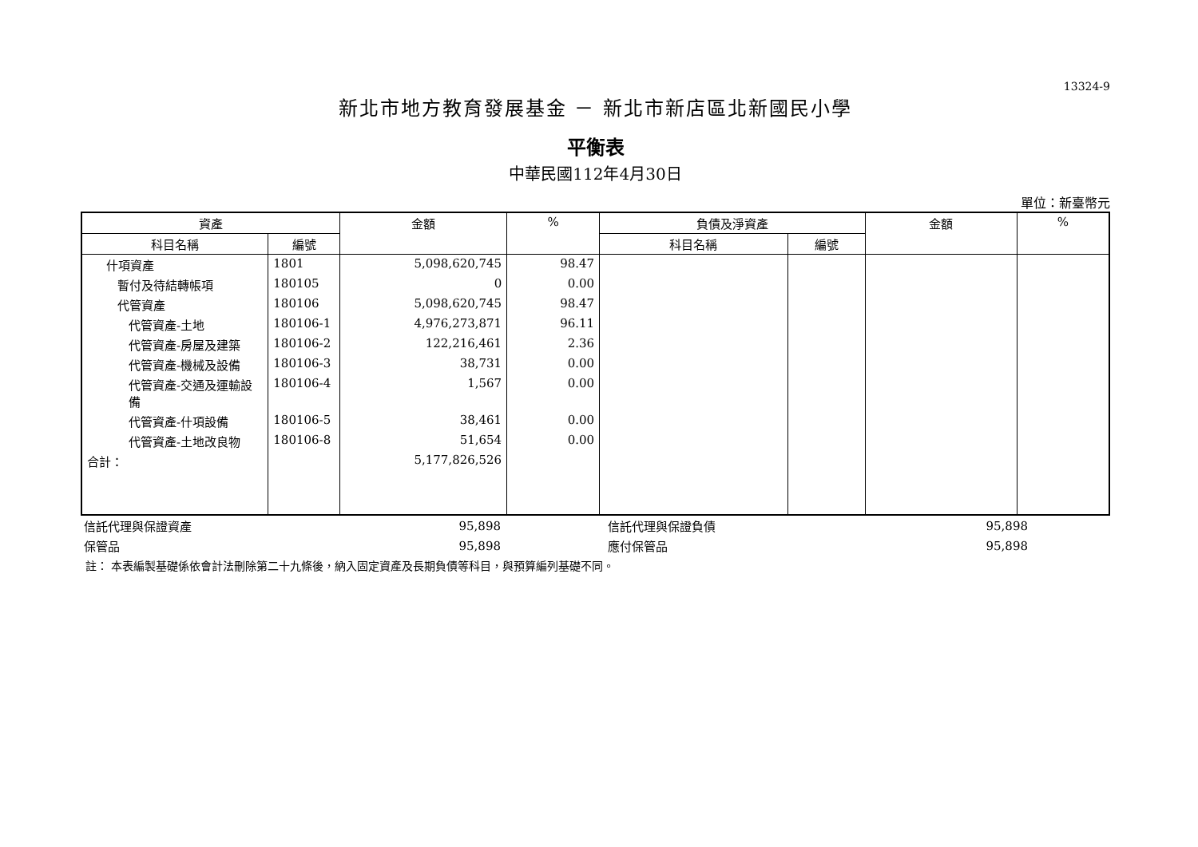13324-9
新北市地方教育發展基金 － 新北市新店區北新國民小學
平衡表
中華民國112年4月30日
單位：新臺幣元
| 資產 | | 金額 | % | 負債及淨資產 | | 金額 | % |
| --- | --- | --- | --- | --- | --- | --- | --- |
| 科目名稱 | 編號 | | | 科目名稱 | 編號 | | |
| 什項資產 | 1801 | 5,098,620,745 | 98.47 | | | | |
| 暫付及待結轉帳項 | 180105 | 0 | 0.00 | | | | |
| 代管資產 | 180106 | 5,098,620,745 | 98.47 | | | | |
| 代管資產-土地 | 180106-1 | 4,976,273,871 | 96.11 | | | | |
| 代管資產-房屋及建築 | 180106-2 | 122,216,461 | 2.36 | | | | |
| 代管資產-機械及設備 | 180106-3 | 38,731 | 0.00 | | | | |
| 代管資產-交通及運輸設備 | 180106-4 | 1,567 | 0.00 | | | | |
| 代管資產-什項設備 | 180106-5 | 38,461 | 0.00 | | | | |
| 代管資產-土地改良物 | 180106-8 | 51,654 | 0.00 | | | | |
| 合計： | | 5,177,826,526 | | | | | |
| 信託代理與保證資產 | 95,898 | 信託代理與保證負債 | 95,898 | |
| 保管品 | 95,898 | 應付保管品 | 95,898 | |
註： 本表編製基礎係依會計法刪除第二十九條後，納入固定資產及長期負債等科目，與預算編列基礎不同。